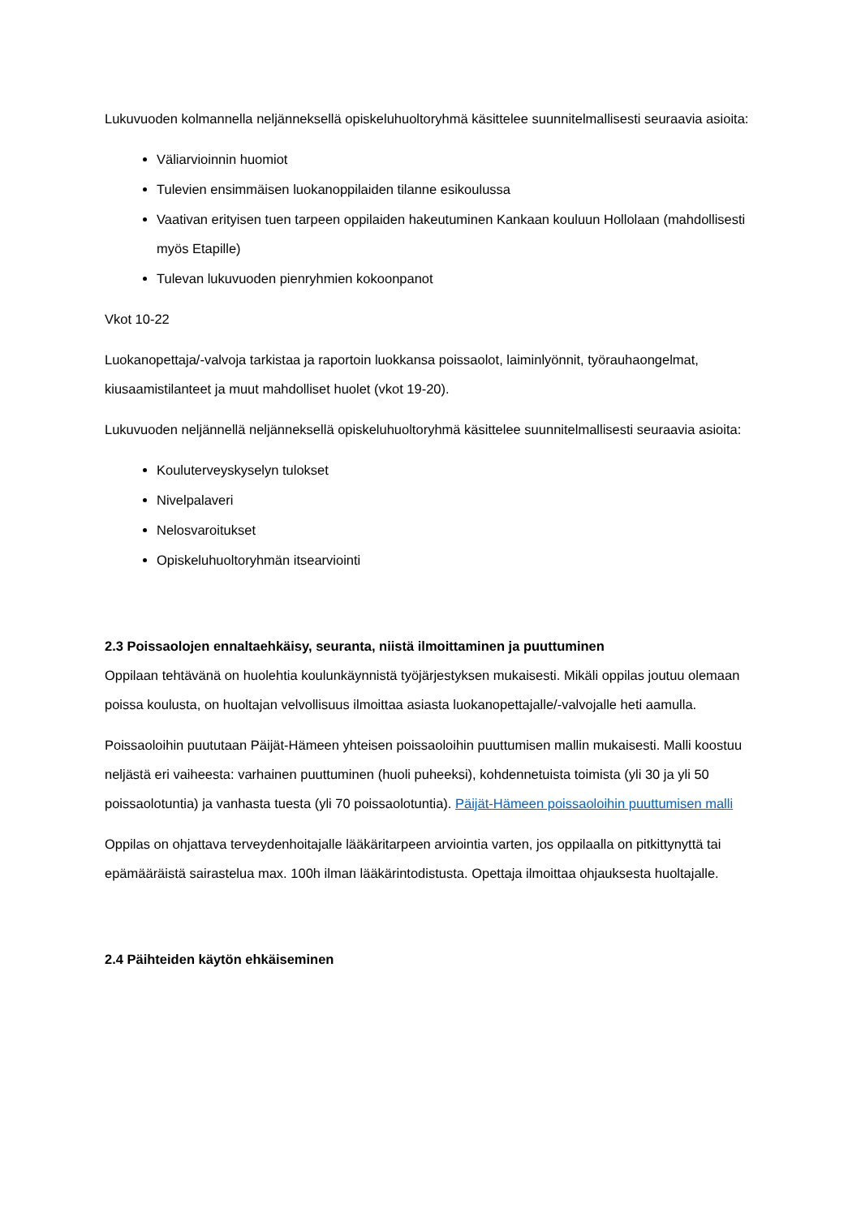Lukuvuoden kolmannella neljänneksellä opiskeluhuoltoryhmä käsittelee suunnitelmallisesti seuraavia asioita:
Väliarvioinnin huomiot
Tulevien ensimmäisen luokanoppilaiden tilanne esikoulussa
Vaativan erityisen tuen tarpeen oppilaiden hakeutuminen Kankaan kouluun Hollolaan (mahdollisesti myös Etapille)
Tulevan lukuvuoden pienryhmien kokoonpanot
Vkot 10-22
Luokanopettaja/-valvoja tarkistaa ja raportoin luokkansa poissaolot, laiminlyönnit, työrauhaongelmat, kiusaamistilanteet ja muut mahdolliset huolet (vkot 19-20).
Lukuvuoden neljännellä neljänneksellä opiskeluhuoltoryhmä käsittelee suunnitelmallisesti seuraavia asioita:
Kouluterveyskyselyn tulokset
Nivelpalaveri
Nelosvaroitukset
Opiskeluhuoltoryhmän itsearviointi
2.3 Poissaolojen ennaltaehkäisy, seuranta, niistä ilmoittaminen ja puuttuminen
Oppilaan tehtävänä on huolehtia koulunkäynnistä työjärjestyksen mukaisesti. Mikäli oppilas joutuu olemaan poissa koulusta, on huoltajan velvollisuus ilmoittaa asiasta luokanopettajalle/-valvojalle heti aamulla.
Poissaoloihin puututaan Päijät-Hämeen yhteisen poissaoloihin puuttumisen mallin mukaisesti. Malli koostuu neljästä eri vaiheesta: varhainen puuttuminen (huoli puheeksi), kohdennetuista toimista (yli 30 ja yli 50 poissaolotuntia) ja vanhasta tuesta (yli 70 poissaolotuntia). Päijät-Hämeen poissaoloihin puuttumisen malli
Oppilas on ohjattava terveydenhoitajalle lääkäritarpeen arviointia varten, jos oppilaalla on pitkittynyttä tai epämääräistä sairastelua max. 100h ilman lääkärintodistusta. Opettaja ilmoittaa ohjauksesta huoltajalle.
2.4 Päihteiden käytön ehkäiseminen